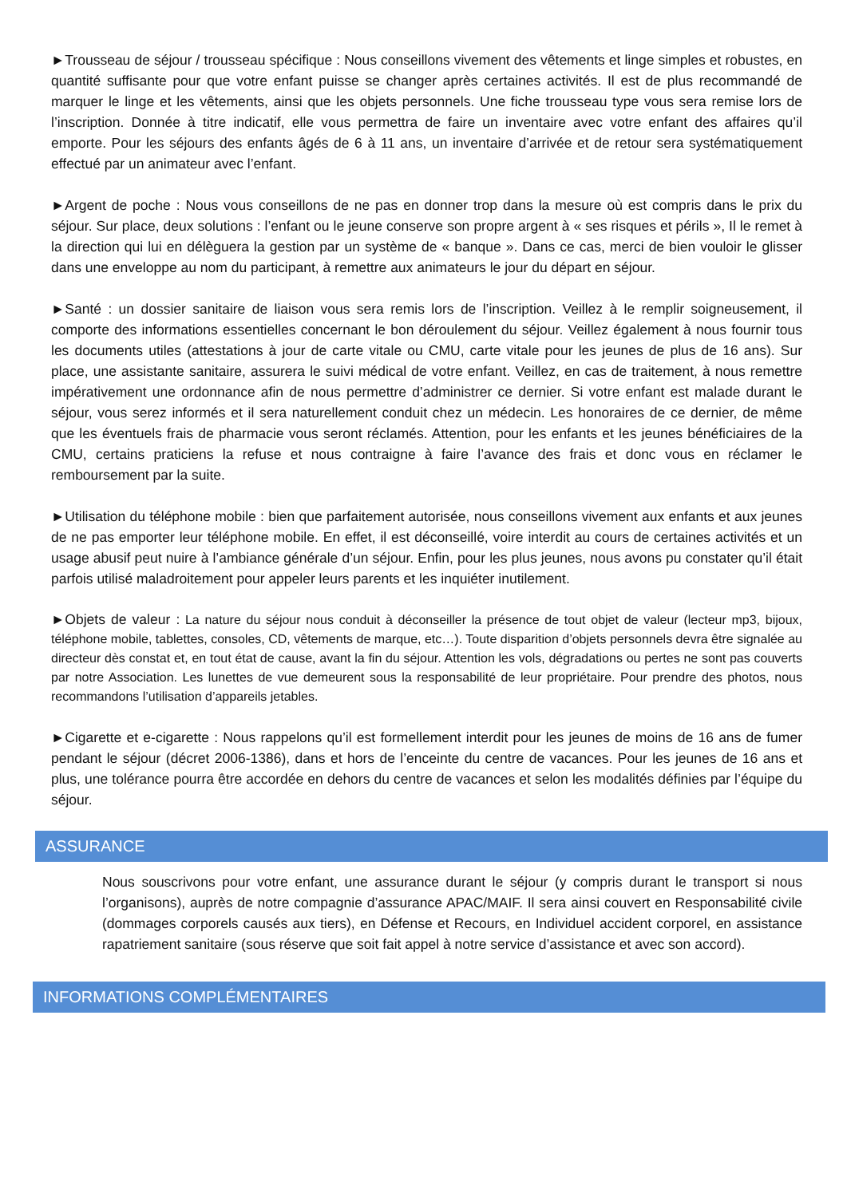►Trousseau de séjour / trousseau spécifique : Nous conseillons vivement des vêtements et linge simples et robustes, en quantité suffisante pour que votre enfant puisse se changer après certaines activités. Il est de plus recommandé de marquer le linge et les vêtements, ainsi que les objets personnels. Une fiche trousseau type vous sera remise lors de l’inscription. Donnée à titre indicatif, elle vous permettra de faire un inventaire avec votre enfant des affaires qu’il emporte. Pour les séjours des enfants âgés de 6 à 11 ans, un inventaire d’arrivée et de retour sera systématiquement effectué par un animateur avec l’enfant.
►Argent de poche : Nous vous conseillons de ne pas en donner trop dans la mesure où est compris dans le prix du séjour. Sur place, deux solutions : l’enfant ou le jeune conserve son propre argent à « ses risques et périls », Il le remet à la direction qui lui en délèguera la gestion par un système de « banque ». Dans ce cas, merci de bien vouloir le glisser dans une enveloppe au nom du participant, à remettre aux animateurs le jour du départ en séjour.
►Santé : un dossier sanitaire de liaison vous sera remis lors de l’inscription. Veillez à le remplir soigneusement, il comporte des informations essentielles concernant le bon déroulement du séjour. Veillez également à nous fournir tous les documents utiles (attestations à jour de carte vitale ou CMU, carte vitale pour les jeunes de plus de 16 ans). Sur place, une assistante sanitaire, assurera le suivi médical de votre enfant. Veillez, en cas de traitement, à nous remettre impérativement une ordonnance afin de nous permettre d’administrer ce dernier. Si votre enfant est malade durant le séjour, vous serez informés et il sera naturellement conduit chez un médecin. Les honoraires de ce dernier, de même que les éventuels frais de pharmacie vous seront réclamés. Attention, pour les enfants et les jeunes bénéficiaires de la CMU, certains praticiens la refuse et nous contraigne à faire l’avance des frais et donc vous en réclamer le remboursement par la suite.
►Utilisation du téléphone mobile : bien que parfaitement autorisée, nous conseillons vivement aux enfants et aux jeunes de ne pas emporter leur téléphone mobile. En effet, il est déconseillé, voire interdit au cours de certaines activités et un usage abusif peut nuire à l’ambiance générale d’un séjour. Enfin, pour les plus jeunes, nous avons pu constater qu’il était parfois utilisé maladroitement pour appeler leurs parents et les inquiéter inutilement.
►Objets de valeur : La nature du séjour nous conduit à déconseiller la présence de tout objet de valeur (lecteur mp3, bijoux, téléphone mobile, tablettes, consoles, CD, vêtements de marque, etc…). Toute disparition d’objets personnels devra être signalée au directeur dès constat et, en tout état de cause, avant la fin du séjour. Attention les vols, dégradations ou pertes ne sont pas couverts par notre Association. Les lunettes de vue demeurent sous la responsabilité de leur propriétaire. Pour prendre des photos, nous recommandons l’utilisation d’appareils jetables.
►Cigarette et e-cigarette : Nous rappelons qu’il est formellement interdit pour les jeunes de moins de 16 ans de fumer pendant le séjour (décret 2006-1386), dans et hors de l’enceinte du centre de vacances. Pour les jeunes de 16 ans et plus, une tolérance pourra être accordée en dehors du centre de vacances et selon les modalités définies par l’équipe du séjour.
ASSURANCE
Nous souscrivons pour votre enfant, une assurance durant le séjour (y compris durant le transport si nous l’organisons), auprès de notre compagnie d’assurance APAC/MAIF. Il sera ainsi couvert en Responsabilité civile (dommages corporels causés aux tiers), en Défense et Recours, en Individuel accident corporel, en assistance rapatriement sanitaire (sous réserve que soit fait appel à notre service d’assistance et avec son accord).
INFORMATIONS COMPLÉMENTAIRES